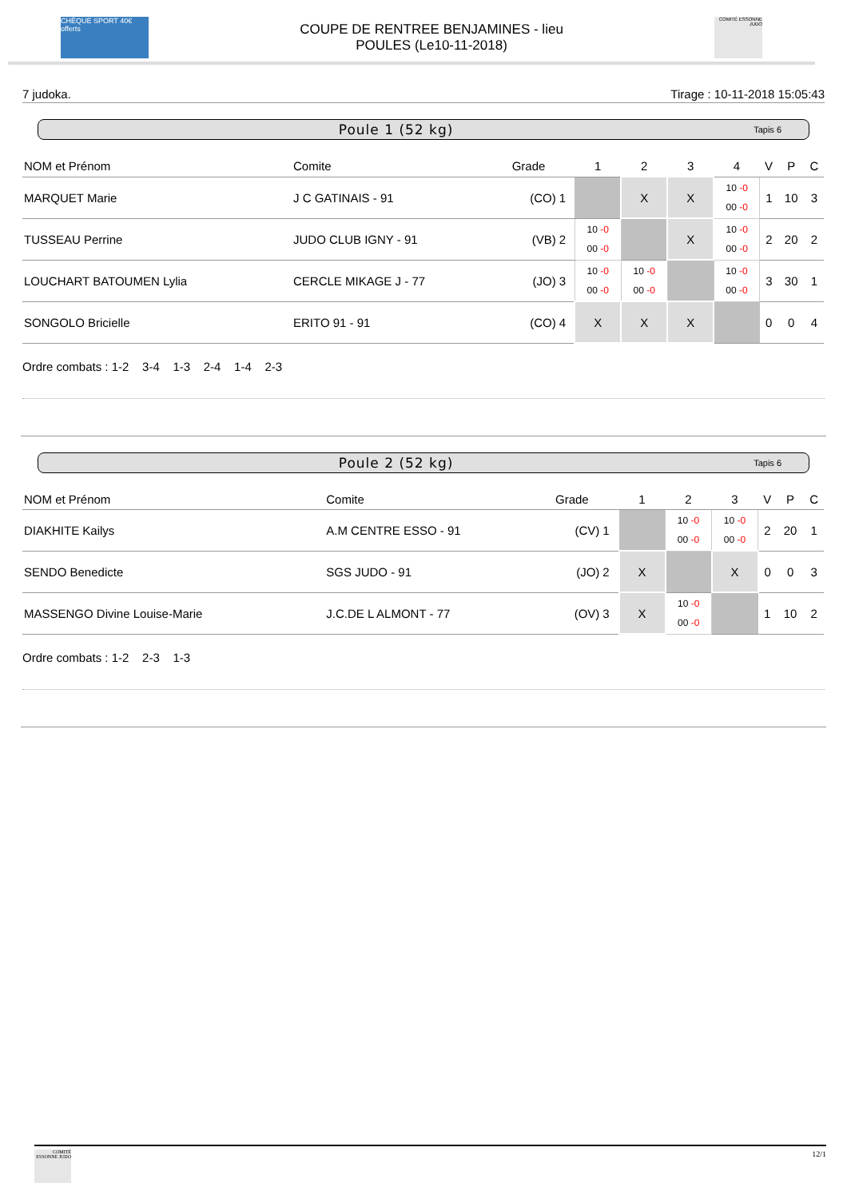CHÈQUE SPORT 40€ offerts
COUPE DE RENTREE BENJAMINES - lieu
POULES (Le10-11-2018)
COMITÉ ESSONNE JUDO
7 judoka. Tirage : 10-11-2018 15:05:43
Poule 1 (52 kg) Tapis 6
| NOM et Prénom | Comite | Grade | | 1 | 2 | 3 | 4 | V | P | C |
| --- | --- | --- | --- | --- | --- | --- | --- | --- | --- | --- |
| MARQUET Marie | J C GATINAIS - 91 | (CO) | 1 | | X | X | 10 -0 00 -0 | 1 | 10 | 3 |
| TUSSEAU Perrine | JUDO CLUB IGNY - 91 | (VB) | 2 | 10 -0 00 -0 | | X | 10 -0 00 -0 | 2 | 20 | 2 |
| LOUCHART BATOUMEN Lylia | CERCLE MIKAGE J - 77 | (JO) | 3 | 10 -0 00 -0 | 10 -0 00 -0 | | 10 -0 00 -0 | 3 | 30 | 1 |
| SONGOLO Bricielle | ERITO 91 - 91 | (CO) | 4 | X | X | X | | 0 | 0 | 4 |
Ordre combats : 1-2 3-4 1-3 2-4 1-4 2-3
Poule 2 (52 kg) Tapis 6
| NOM et Prénom | Comite | Grade | | 1 | 2 | 3 | V | P | C |
| --- | --- | --- | --- | --- | --- | --- | --- | --- | --- |
| DIAKHITE Kailys | A.M CENTRE ESSO - 91 | (CV) | 1 | | 10 -0 00 -0 | 10 -0 00 -0 | 2 | 20 | 1 |
| SENDO Benedicte | SGS JUDO - 91 | (JO) | 2 | X | | X | 0 | 0 | 3 |
| MASSENGO Divine Louise-Marie | J.C.DE L ALMONT - 77 | (OV) | 3 | X | 10 -0 00 -0 | | 1 | 10 | 2 |
Ordre combats : 1-2 2-3 1-3
COMITÉ ESSONNE JUDO
12/1